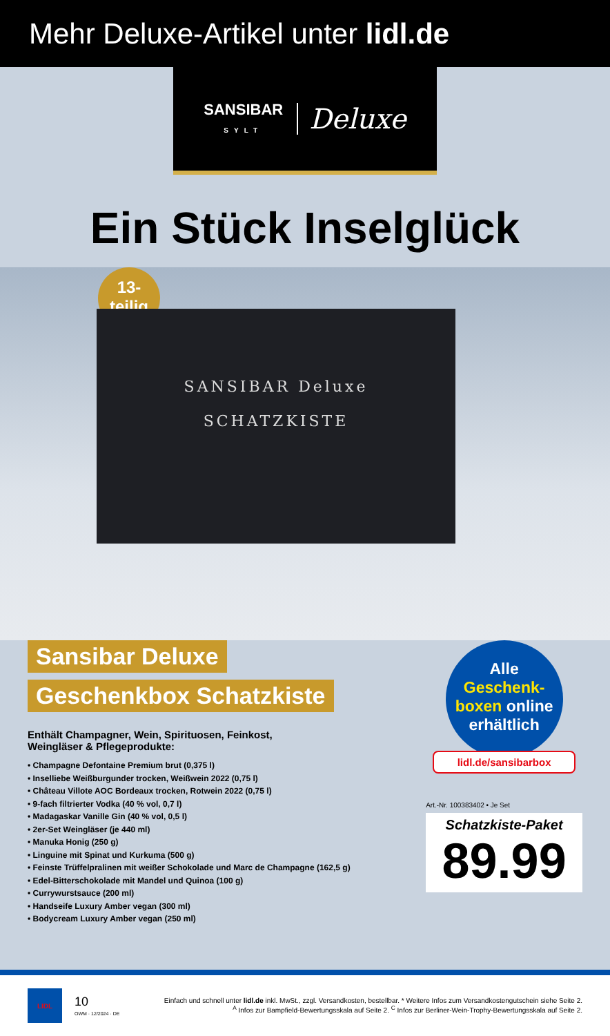Mehr Deluxe-Artikel unter lidl.de
SANSIBAR
SYLT
Deluxe
Ein Stück Inselglück
13-
teilig
SANSIBAR Deluxe
SCHATZKISTE
Sansibar Deluxe
Geschenkbox Schatzkiste
Enthält Champagner, Wein, Spirituosen, Feinkost,
Weingläser & Pflegeprodukte:
• Champagne Defontaine Premium brut (0,375 l)
• Inselliebe Weißburgunder trocken, Weißwein 2022 (0,75 l)
• Château Villote AOC Bordeaux trocken, Rotwein 2022 (0,75 l)
• 9-fach filtrierter Vodka (40 % vol, 0,7 l)
• Madagaskar Vanille Gin (40 % vol, 0,5 l)
• 2er-Set Weingläser (je 440 ml)
• Manuka Honig (250 g)
• Linguine mit Spinat und Kurkuma (500 g)
• Feinste Trüffelpralinen mit weißer Schokolade und Marc de Champagne (162,5 g)
• Edel-Bitterschokolade mit Mandel und Quinoa (100 g)
• Currywurstsauce (200 ml)
• Handseife Luxury Amber vegan (300 ml)
• Bodycream Luxury Amber vegan (250 ml)
Alle
Geschenk-
boxen online
erhältlich
lidl.de/sansibarbox
Art.-Nr. 100383402 • Je Set
Schatzkiste-Paket
89.99
LIDL
10
OWM · 12/2024 · DE
Einfach und schnell unter lidl.de inkl. MwSt., zzgl. Versandkosten, bestellbar. * Weitere Infos zum Versandkostengutschein siehe Seite 2.
<sup>A</sup> Infos zur Bampfield-Bewertungsskala auf Seite 2. <sup>C</sup> Infos zur Berliner-Wein-Trophy-Bewertungsskala auf Seite 2.